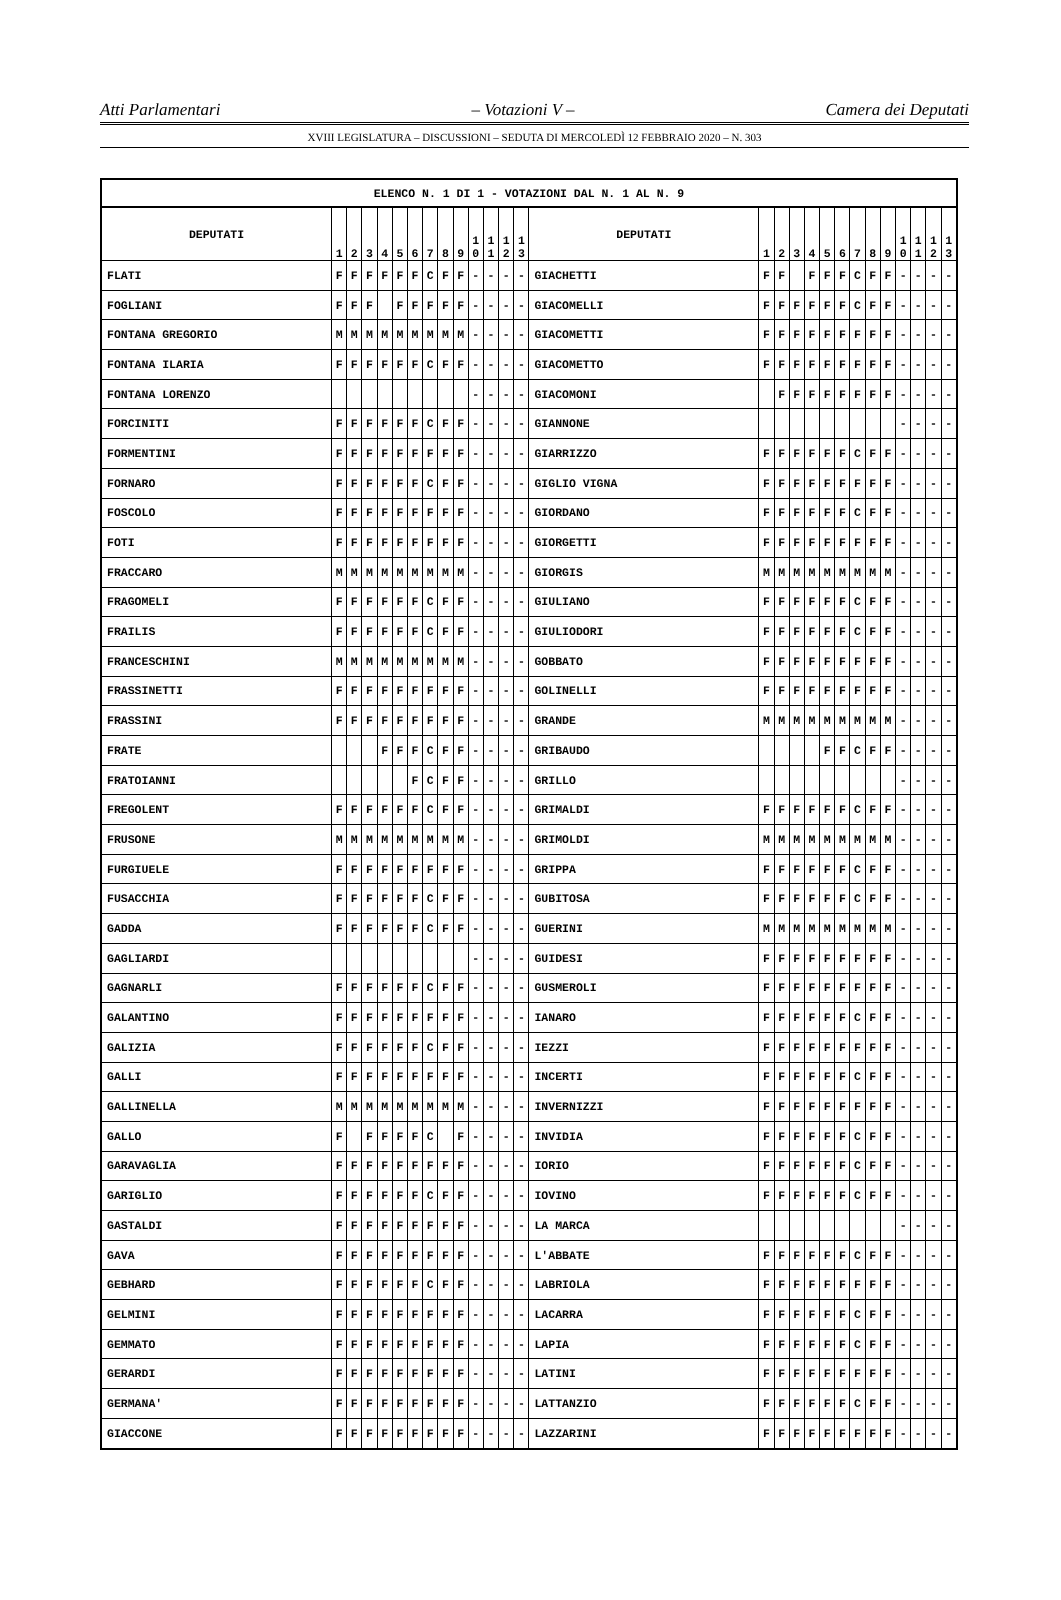Atti Parlamentari – Votazioni V – Camera dei Deputati
XVIII LEGISLATURA – DISCUSSIONI – SEDUTA DI MERCOLEDÌ 12 FEBBRAIO 2020 – N. 303
| ELENCO N. 1 DI 1 - VOTAZIONI DAL N. 1 AL N. 9 | | | | | | | | | | | | | | | | | | | | | | | | | | | |
| --- | --- | --- | --- | --- | --- | --- | --- | --- | --- | --- | --- | --- | --- | --- | --- | --- | --- | --- | --- | --- | --- | --- | --- | --- | --- | --- | --- |
| DEPUTATI | 1 | 2 | 3 | 4 | 5 | 6 | 7 | 8 | 9 | 1 0 | 1 1 | 1 2 | 1 3 | DEPUTATI | 1 | 2 | 3 | 4 | 5 | 6 | 7 | 8 | 9 | 1 0 | 1 1 | 1 2 | 1 3 |
| FLATI | F | F | F | F | F | F | C | F | F | - | - | - | - | GIACHETTI | F | F | | F | F | F | C | F | F | - | - | - | - |
| FOGLIANI | F | F | F | | F | F | F | F | F | - | - | - | - | GIACOMELLI | F | F | F | F | F | F | C | F | F | - | - | - | - |
| FONTANA GREGORIO | M | M | M | M | M | M | M | M | M | - | - | - | - | GIACOMETTI | F | F | F | F | F | F | F | F | F | - | - | - | - |
| FONTANA ILARIA | F | F | F | F | F | F | C | F | F | - | - | - | - | GIACOMETTO | F | F | F | F | F | F | F | F | F | - | - | - | - |
| FONTANA LORENZO | | | | | | | | | | - | - | - | - | GIACOMONI | | F | F | F | F | F | F | F | F | - | - | - | - |
| FORCINITI | F | F | F | F | F | F | C | F | F | - | - | - | - | GIANNONE | | | | | | | | | | - | - | - | - |
| FORMENTINI | F | F | F | F | F | F | F | F | F | - | - | - | - | GIARRIZZO | F | F | F | F | F | F | C | F | F | - | - | - | - |
| FORNARO | F | F | F | F | F | F | C | F | F | - | - | - | - | GIGLIO VIGNA | F | F | F | F | F | F | F | F | F | - | - | - | - |
| FOSCOLO | F | F | F | F | F | F | F | F | F | - | - | - | - | GIORDANO | F | F | F | F | F | F | C | F | F | - | - | - | - |
| FOTI | F | F | F | F | F | F | F | F | F | - | - | - | - | GIORGETTI | F | F | F | F | F | F | F | F | F | - | - | - | - |
| FRACCARO | M | M | M | M | M | M | M | M | M | - | - | - | - | GIORGIS | M | M | M | M | M | M | M | M | M | - | - | - | - |
| FRAGOMELI | F | F | F | F | F | F | C | F | F | - | - | - | - | GIULIANO | F | F | F | F | F | F | C | F | F | - | - | - | - |
| FRAILIS | F | F | F | F | F | F | C | F | F | - | - | - | - | GIULIODORI | F | F | F | F | F | F | C | F | F | - | - | - | - |
| FRANCESCHINI | M | M | M | M | M | M | M | M | M | - | - | - | - | GOBBATO | F | F | F | F | F | F | F | F | F | - | - | - | - |
| FRASSINETTI | F | F | F | F | F | F | F | F | F | - | - | - | - | GOLINELLI | F | F | F | F | F | F | F | F | F | - | - | - | - |
| FRASSINI | F | F | F | F | F | F | F | F | F | - | - | - | - | GRANDE | M | M | M | M | M | M | M | M | M | - | - | - | - |
| FRATE | | | | F | F | F | C | F | F | - | - | - | - | GRIBAUDO | | | | | F | F | C | F | F | - | - | - | - |
| FRATOIANNI | | | | | | F | C | F | F | - | - | - | - | GRILLO | | | | | | | | | | - | - | - | - |
| FREGOLENT | F | F | F | F | F | F | C | F | F | - | - | - | - | GRIMALDI | F | F | F | F | F | F | C | F | F | - | - | - | - |
| FRUSONE | M | M | M | M | M | M | M | M | M | - | - | - | - | GRIMOLDI | M | M | M | M | M | M | M | M | M | - | - | - | - |
| FURGIUELE | F | F | F | F | F | F | F | F | F | - | - | - | - | GRIPPA | F | F | F | F | F | F | C | F | F | - | - | - | - |
| FUSACCHIA | F | F | F | F | F | F | C | F | F | - | - | - | - | GUBITOSA | F | F | F | F | F | F | C | F | F | - | - | - | - |
| GADDA | F | F | F | F | F | F | C | F | F | - | - | - | - | GUERINI | M | M | M | M | M | M | M | M | M | - | - | - | - |
| GAGLIARDI | | | | | | | | | | - | - | - | - | GUIDESI | F | F | F | F | F | F | F | F | F | - | - | - | - |
| GAGNARLI | F | F | F | F | F | F | C | F | F | - | - | - | - | GUSMEROLI | F | F | F | F | F | F | F | F | F | - | - | - | - |
| GALANTINO | F | F | F | F | F | F | F | F | F | - | - | - | - | IANARO | F | F | F | F | F | F | C | F | F | - | - | - | - |
| GALIZIA | F | F | F | F | F | F | C | F | F | - | - | - | - | IEZZI | F | F | F | F | F | F | F | F | F | - | - | - | - |
| GALLI | F | F | F | F | F | F | F | F | F | - | - | - | - | INCERTI | F | F | F | F | F | F | C | F | F | - | - | - | - |
| GALLINELLA | M | M | M | M | M | M | M | M | M | - | - | - | - | INVERNIZZI | F | F | F | F | F | F | F | F | F | - | - | - | - |
| GALLO | F | | F | F | F | F | C | | F | - | - | - | - | INVIDIA | F | F | F | F | F | F | C | F | F | - | - | - | - |
| GARAVAGLIA | F | F | F | F | F | F | F | F | F | - | - | - | - | IORIO | F | F | F | F | F | F | C | F | F | - | - | - | - |
| GARIGLIO | F | F | F | F | F | F | C | F | F | - | - | - | - | IOVINO | F | F | F | F | F | F | C | F | F | - | - | - | - |
| GASTALDI | F | F | F | F | F | F | F | F | F | - | - | - | - | LA MARCA | | | | | | | | | | - | - | - | - |
| GAVA | F | F | F | F | F | F | F | F | F | - | - | - | - | L'ABBATE | F | F | F | F | F | F | C | F | F | - | - | - | - |
| GEBHARD | F | F | F | F | F | F | C | F | F | - | - | - | - | LABRIOLA | F | F | F | F | F | F | F | F | F | - | - | - | - |
| GELMINI | F | F | F | F | F | F | F | F | F | - | - | - | - | LACARRA | F | F | F | F | F | F | C | F | F | - | - | - | - |
| GEMMATO | F | F | F | F | F | F | F | F | F | - | - | - | - | LAPIA | F | F | F | F | F | F | C | F | F | - | - | - | - |
| GERARDI | F | F | F | F | F | F | F | F | F | - | - | - | - | LATINI | F | F | F | F | F | F | F | F | F | - | - | - | - |
| GERMANA' | F | F | F | F | F | F | F | F | F | - | - | - | - | LATTANZIO | F | F | F | F | F | F | C | F | F | - | - | - | - |
| GIACCONE | F | F | F | F | F | F | F | F | F | - | - | - | - | LAZZARINI | F | F | F | F | F | F | F | F | F | - | - | - | - |